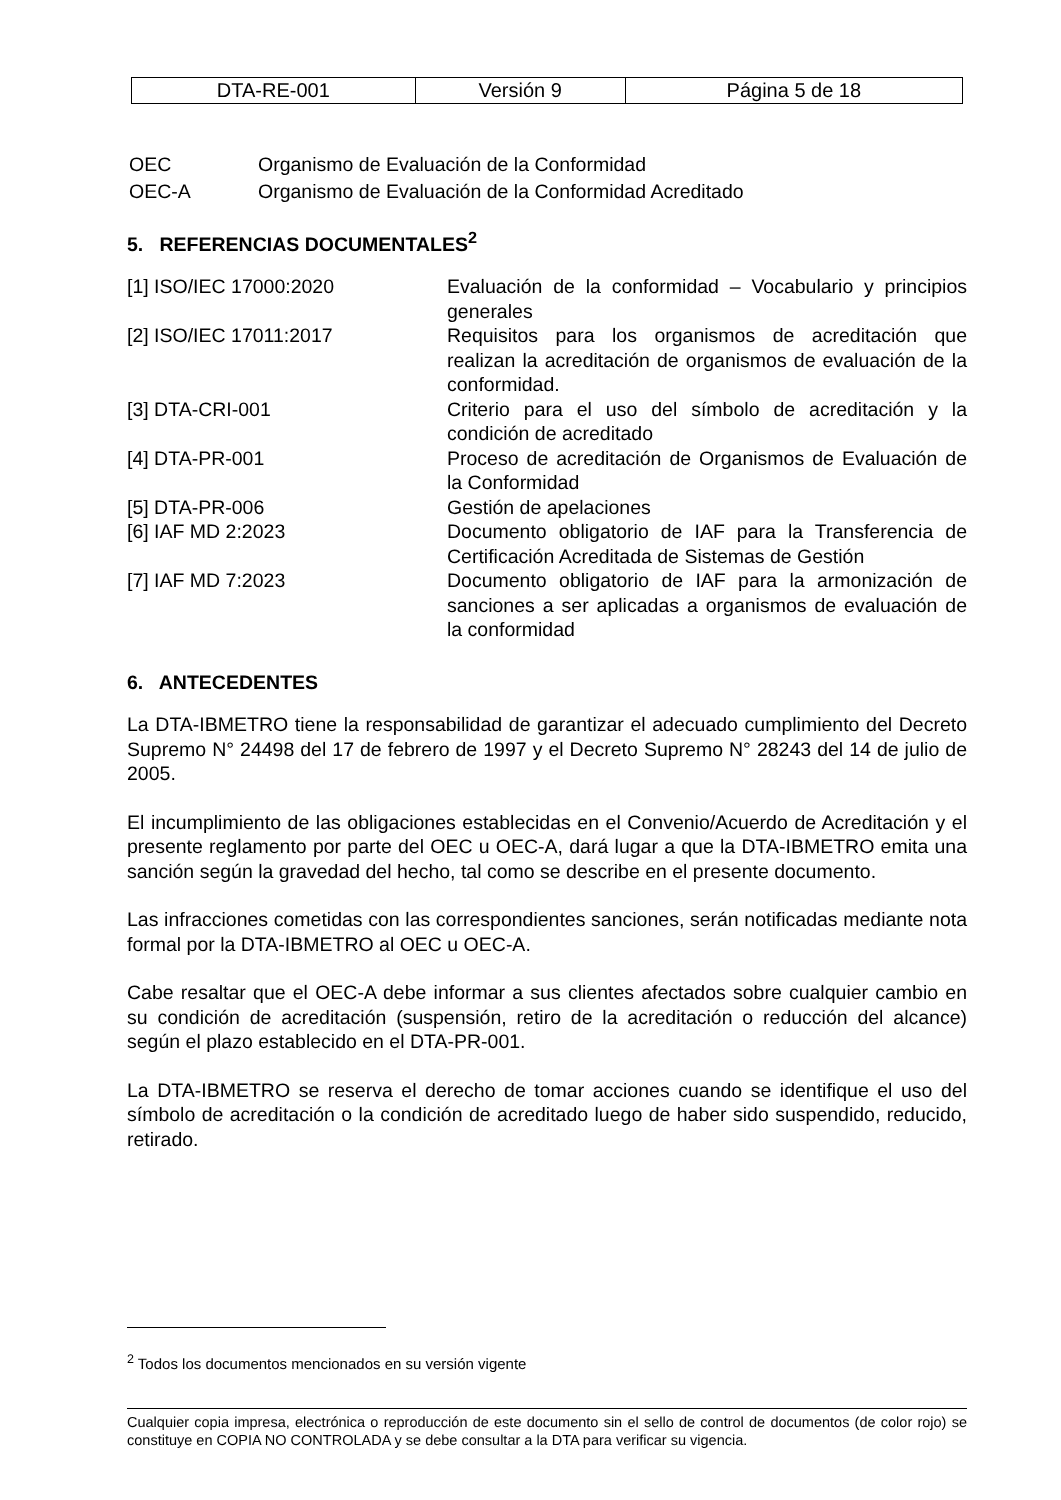| DTA-RE-001 | Versión 9 | Página 5 de 18 |
| OEC | Organismo de Evaluación de la Conformidad |
| OEC-A | Organismo de Evaluación de la Conformidad Acreditado |
5. REFERENCIAS DOCUMENTALES<sup>2</sup>
| [1] ISO/IEC 17000:2020 | Evaluación de la conformidad – Vocabulario y principios generales |
| [2] ISO/IEC 17011:2017 | Requisitos para los organismos de acreditación que realizan la acreditación de organismos de evaluación de la conformidad. |
| [3] DTA-CRI-001 | Criterio para el uso del símbolo de acreditación y la condición de acreditado |
| [4] DTA-PR-001 | Proceso de acreditación de Organismos de Evaluación de la Conformidad |
| [5] DTA-PR-006 | Gestión de apelaciones |
| [6] IAF MD 2:2023 | Documento obligatorio de IAF para la Transferencia de Certificación Acreditada de Sistemas de Gestión |
| [7] IAF MD 7:2023 | Documento obligatorio de IAF para la armonización de sanciones a ser aplicadas a organismos de evaluación de la conformidad |
6. ANTECEDENTES
La DTA-IBMETRO tiene la responsabilidad de garantizar el adecuado cumplimiento del Decreto Supremo N° 24498 del 17 de febrero de 1997 y el Decreto Supremo N° 28243 del 14 de julio de 2005.
El incumplimiento de las obligaciones establecidas en el Convenio/Acuerdo de Acreditación y el presente reglamento por parte del OEC u OEC-A, dará lugar a que la DTA-IBMETRO emita una sanción según la gravedad del hecho, tal como se describe en el presente documento.
Las infracciones cometidas con las correspondientes sanciones, serán notificadas mediante nota formal por la DTA-IBMETRO al OEC u OEC-A.
Cabe resaltar que el OEC-A debe informar a sus clientes afectados sobre cualquier cambio en su condición de acreditación (suspensión, retiro de la acreditación o reducción del alcance) según el plazo establecido en el DTA-PR-001.
La DTA-IBMETRO se reserva el derecho de tomar acciones cuando se identifique el uso del símbolo de acreditación o la condición de acreditado luego de haber sido suspendido, reducido, retirado.
<sup>2</sup> Todos los documentos mencionados en su versión vigente
Cualquier copia impresa, electrónica o reproducción de este documento sin el sello de control de documentos (de color rojo) se constituye en COPIA NO CONTROLADA y se debe consultar a la DTA para verificar su vigencia.